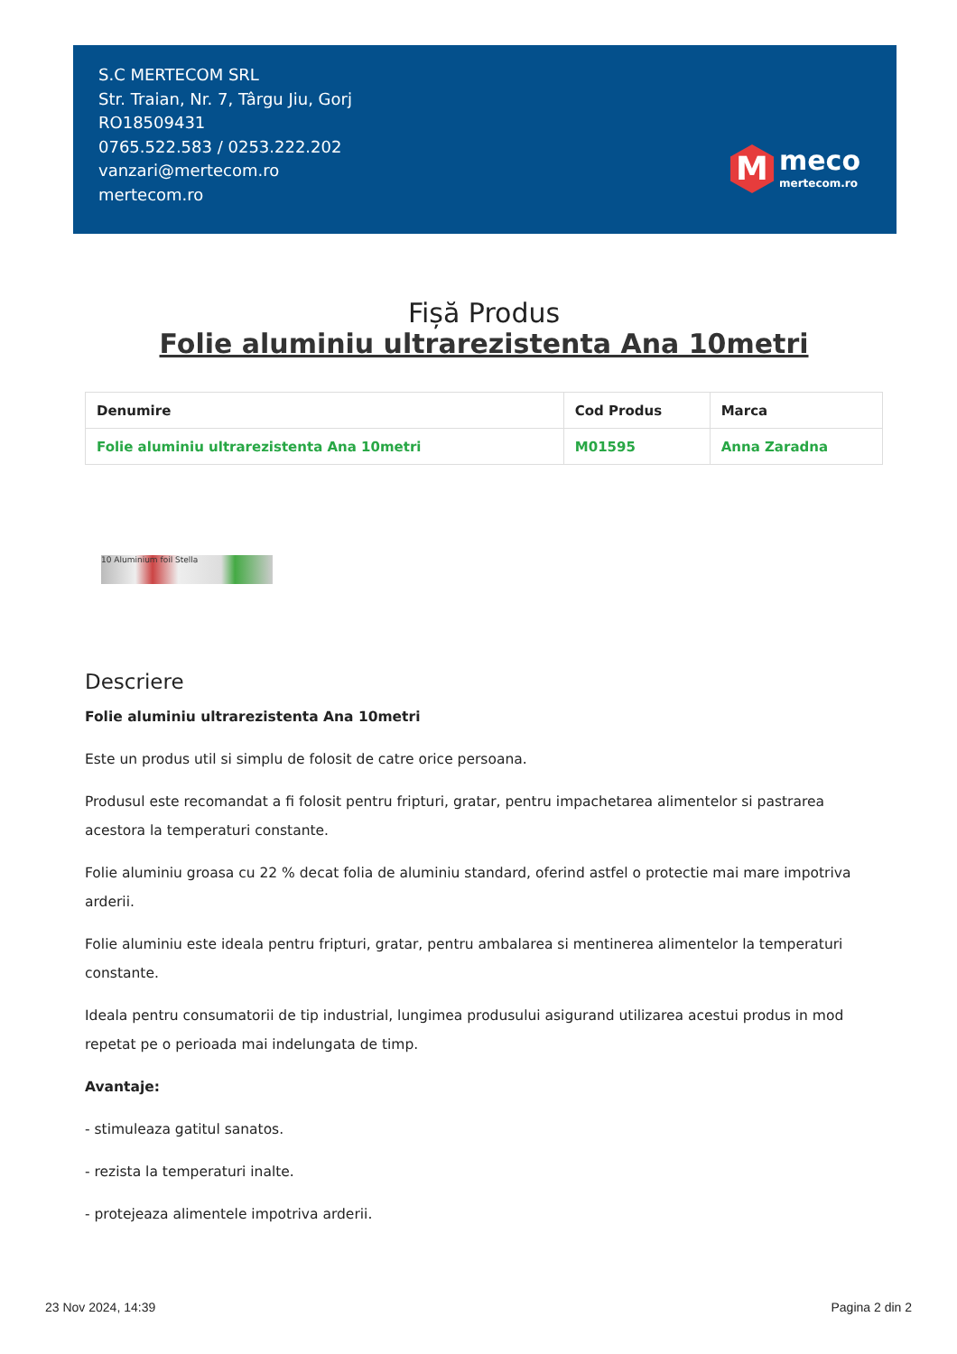S.C MERTECOM SRL
Str. Traian, Nr. 7, Târgu Jiu, Gorj
RO18509431
0765.522.583 / 0253.222.202
vanzari@mertecom.ro
mertecom.ro
M
meco
mertecom.ro
Fișă Produs
Folie aluminiu ultrarezistenta Ana 10metri
| Denumire | Cod Produs | Marca |
| --- | --- | --- |
| Folie aluminiu ultrarezistenta Ana 10metri | M01595 | Anna Zaradna |
10 Aluminium foil Stella
Descriere
Folie aluminiu ultrarezistenta Ana 10metri
Este un produs util si simplu de folosit de catre orice persoana.
Produsul este recomandat a fi folosit pentru fripturi, gratar, pentru impachetarea alimentelor si pastrarea acestora la temperaturi constante.
Folie aluminiu groasa cu 22 % decat folia de aluminiu standard, oferind astfel o protectie mai mare impotriva arderii.
Folie aluminiu este ideala pentru fripturi, gratar, pentru ambalarea si mentinerea alimentelor la temperaturi constante.
Ideala pentru consumatorii de tip industrial, lungimea produsului asigurand utilizarea acestui produs in mod repetat pe o perioada mai indelungata de timp.
Avantaje:
- stimuleaza gatitul sanatos.
- rezista la temperaturi inalte.
- protejeaza alimentele impotriva arderii.
23 Nov 2024, 14:39 Pagina 2 din 2